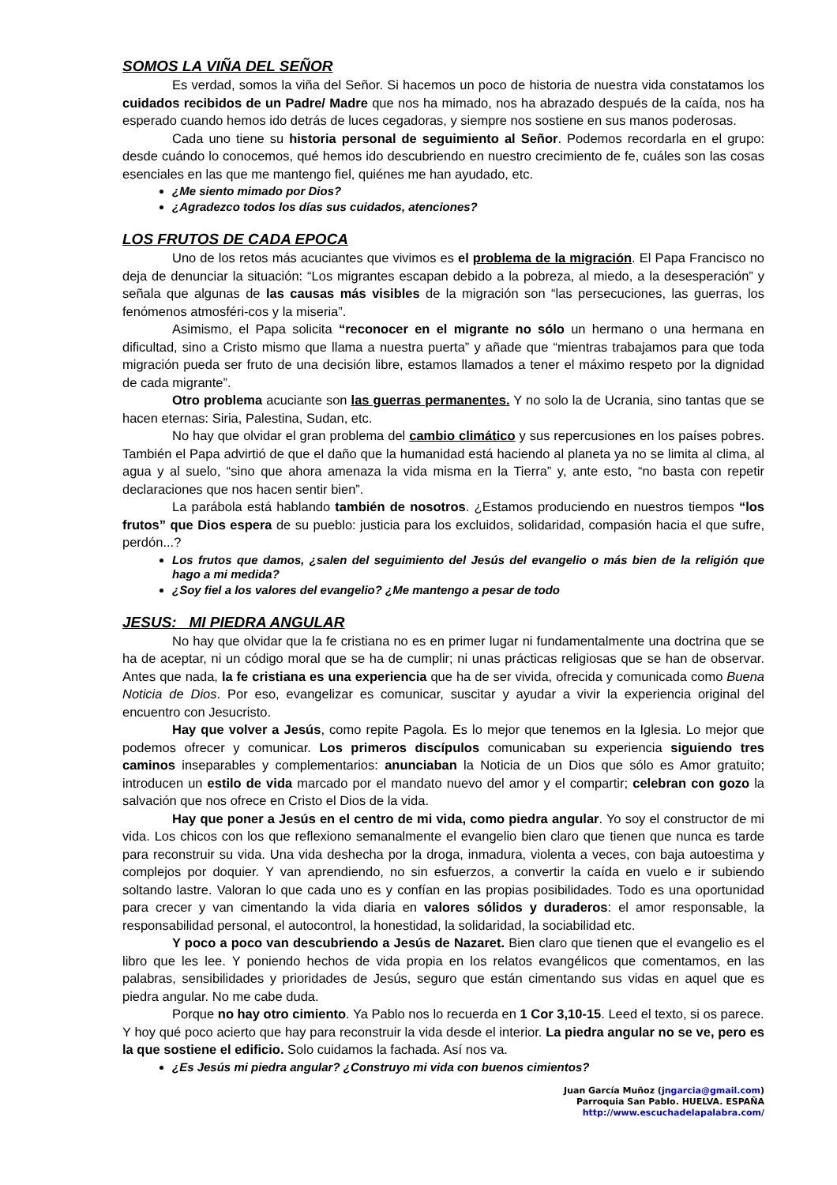SOMOS LA VIÑA DEL SEÑOR
Es verdad, somos la viña del Señor. Si hacemos un poco de historia de nuestra vida constatamos los cuidados recibidos de un Padre/ Madre que nos ha mimado, nos ha abrazado después de la caída, nos ha esperado cuando hemos ido detrás de luces cegadoras, y siempre nos sostiene en sus manos poderosas.
Cada uno tiene su historia personal de seguimiento al Señor. Podemos recordarla en el grupo: desde cuándo lo conocemos, qué hemos ido descubriendo en nuestro crecimiento de fe, cuáles son las cosas esenciales en las que me mantengo fiel, quiénes me han ayudado, etc.
¿Me siento mimado por Dios?
¿Agradezco todos los días sus cuidados, atenciones?
LOS FRUTOS DE CADA EPOCA
Uno de los retos más acuciantes que vivimos es el problema de la migración. El Papa Francisco no deja de denunciar la situación: “Los migrantes escapan debido a la pobreza, al miedo, a la desesperación” y señala que algunas de las causas más visibles de la migración son “las persecuciones, las guerras, los fenómenos atmosféri-cos y la miseria”.
Asimismo, el Papa solicita “reconocer en el migrante no sólo un hermano o una hermana en dificultad, sino a Cristo mismo que llama a nuestra puerta” y añade que “mientras trabajamos para que toda migración pueda ser fruto de una decisión libre, estamos llamados a tener el máximo respeto por la dignidad de cada migrante”.
Otro problema acuciante son las guerras permanentes. Y no solo la de Ucrania, sino tantas que se hacen eternas: Siria, Palestina, Sudan, etc.
No hay que olvidar el gran problema del cambio climático y sus repercusiones en los países pobres. También el Papa advirtió de que el daño que la humanidad está haciendo al planeta ya no se limita al clima, al agua y al suelo, “sino que ahora amenaza la vida misma en la Tierra” y, ante esto, “no basta con repetir declaraciones que nos hacen sentir bien”.
La parábola está hablando también de nosotros. ¿Estamos produciendo en nuestros tiempos “los frutos” que Dios espera de su pueblo: justicia para los excluidos, solidaridad, compasión hacia el que sufre, perdón...?
Los frutos que damos, ¿salen del seguimiento del Jesús del evangelio o más bien de la religión que hago a mi medida?
¿Soy fiel a los valores del evangelio? ¿Me mantengo a pesar de todo
JESUS: MI PIEDRA ANGULAR
No hay que olvidar que la fe cristiana no es en primer lugar ni fundamentalmente una doctrina que se ha de aceptar, ni un código moral que se ha de cumplir; ni unas prácticas religiosas que se han de observar. Antes que nada, la fe cristiana es una experiencia que ha de ser vivida, ofrecida y comunicada como Buena Noticia de Dios. Por eso, evangelizar es comunicar, suscitar y ayudar a vivir la experiencia original del encuentro con Jesucristo.
Hay que volver a Jesús, como repite Pagola. Es lo mejor que tenemos en la Iglesia. Lo mejor que podemos ofrecer y comunicar. Los primeros discípulos comunicaban su experiencia siguiendo tres caminos inseparables y complementarios: anunciaban la Noticia de un Dios que sólo es Amor gratuito; introducen un estilo de vida marcado por el mandato nuevo del amor y el compartir; celebran con gozo la salvación que nos ofrece en Cristo el Dios de la vida.
Hay que poner a Jesús en el centro de mi vida, como piedra angular. Yo soy el constructor de mi vida. Los chicos con los que reflexiono semanalmente el evangelio bien claro que tienen que nunca es tarde para reconstruir su vida. Una vida deshecha por la droga, inmadura, violenta a veces, con baja autoestima y complejos por doquier. Y van aprendiendo, no sin esfuerzos, a convertir la caída en vuelo e ir subiendo soltando lastre. Valoran lo que cada uno es y confían en las propias posibilidades. Todo es una oportunidad para crecer y van cimentando la vida diaria en valores sólidos y duraderos: el amor responsable, la responsabilidad personal, el autocontrol, la honestidad, la solidaridad, la sociabilidad etc.
Y poco a poco van descubriendo a Jesús de Nazaret. Bien claro que tienen que el evangelio es el libro que les lee. Y poniendo hechos de vida propia en los relatos evangélicos que comentamos, en las palabras, sensibilidades y prioridades de Jesús, seguro que están cimentando sus vidas en aquel que es piedra angular. No me cabe duda.
Porque no hay otro cimiento. Ya Pablo nos lo recuerda en 1 Cor 3,10-15. Leed el texto, si os parece.
Y hoy qué poco acierto que hay para reconstruir la vida desde el interior. La piedra angular no se ve, pero es la que sostiene el edificio. Solo cuidamos la fachada. Así nos va.
¿Es Jesús mi piedra angular? ¿Construyo mi vida con buenos cimientos?
Juan García Muñoz (jngarcia@gmail.com)
Parroquia San Pablo. HUELVA. ESPAÑA
http://www.escuchadelapalabra.com/